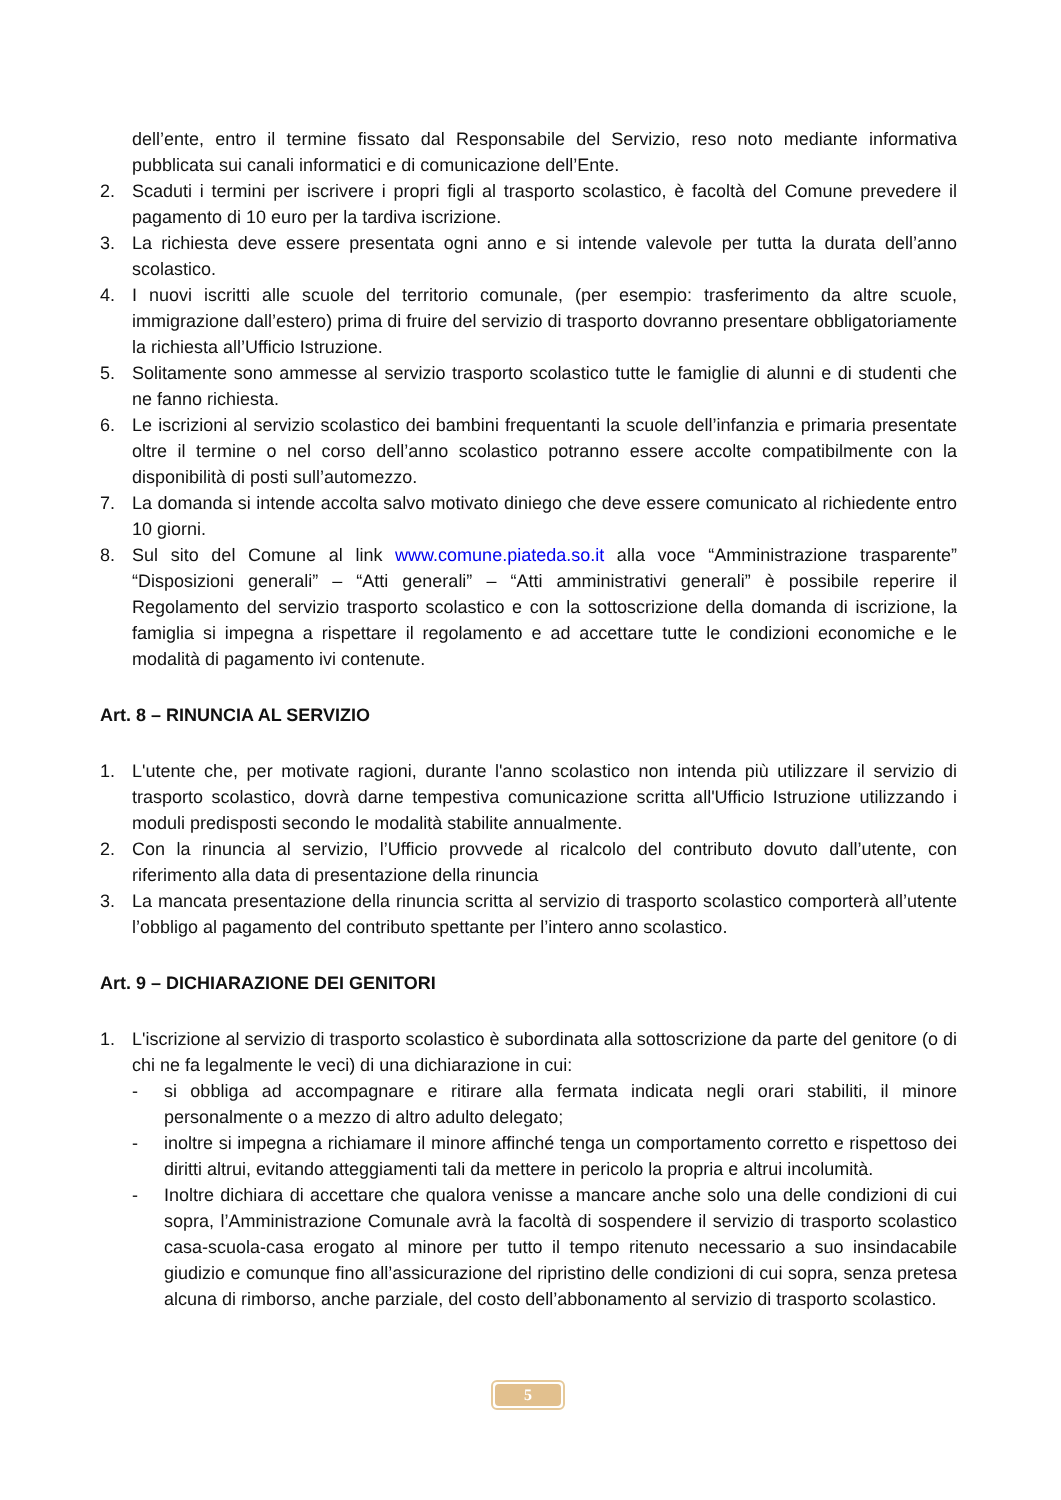dell’ente, entro il termine fissato dal Responsabile del Servizio, reso noto mediante informativa pubblicata sui canali informatici e di comunicazione dell’Ente.
2. Scaduti i termini per iscrivere i propri figli al trasporto scolastico, è facoltà del Comune prevedere il pagamento di 10 euro per la tardiva iscrizione.
3. La richiesta deve essere presentata ogni anno e si intende valevole per tutta la durata dell’anno scolastico.
4. I nuovi iscritti alle scuole del territorio comunale, (per esempio: trasferimento da altre scuole, immigrazione dall’estero) prima di fruire del servizio di trasporto dovranno presentare obbligatoriamente la richiesta all’Ufficio Istruzione.
5. Solitamente sono ammesse al servizio trasporto scolastico tutte le famiglie di alunni e di studenti che ne fanno richiesta.
6. Le iscrizioni al servizio scolastico dei bambini frequentanti la scuole dell’infanzia e primaria presentate oltre il termine o nel corso dell’anno scolastico potranno essere accolte compatibilmente con la disponibilità di posti sull’automezzo.
7. La domanda si intende accolta salvo motivato diniego che deve essere comunicato al richiedente entro 10 giorni.
8. Sul sito del Comune al link www.comune.piateda.so.it alla voce “Amministrazione trasparente” “Disposizioni generali” – “Atti generali” – “Atti amministrativi generali” è possibile reperire il Regolamento del servizio trasporto scolastico e con la sottoscrizione della domanda di iscrizione, la famiglia si impegna a rispettare il regolamento e ad accettare tutte le condizioni economiche e le modalità di pagamento ivi contenute.
Art. 8 – RINUNCIA AL SERVIZIO
1. L'utente che, per motivate ragioni, durante l'anno scolastico non intenda più utilizzare il servizio di trasporto scolastico, dovrà darne tempestiva comunicazione scritta all'Ufficio Istruzione utilizzando i moduli predisposti secondo le modalità stabilite annualmente.
2. Con la rinuncia al servizio, l’Ufficio provvede al ricalcolo del contributo dovuto dall’utente, con riferimento alla data di presentazione della rinuncia
3. La mancata presentazione della rinuncia scritta al servizio di trasporto scolastico comporterà all’utente l’obbligo al pagamento del contributo spettante per l’intero anno scolastico.
Art. 9 – DICHIARAZIONE DEI GENITORI
1. L'iscrizione al servizio di trasporto scolastico è subordinata alla sottoscrizione da parte del genitore (o di chi ne fa legalmente le veci) di una dichiarazione in cui:
- si obbliga ad accompagnare e ritirare alla fermata indicata negli orari stabiliti, il minore personalmente o a mezzo di altro adulto delegato;
- inoltre si impegna a richiamare il minore affinché tenga un comportamento corretto e rispettoso dei diritti altrui, evitando atteggiamenti tali da mettere in pericolo la propria e altrui incolumità.
- Inoltre dichiara di accettare che qualora venisse a mancare anche solo una delle condizioni di cui sopra, l’Amministrazione Comunale avrà la facoltà di sospendere il servizio di trasporto scolastico casa-scuola-casa erogato al minore per tutto il tempo ritenuto necessario a suo insindacabile giudizio e comunque fino all’assicurazione del ripristino delle condizioni di cui sopra, senza pretesa alcuna di rimborso, anche parziale, del costo dell’abbonamento al servizio di trasporto scolastico.
5